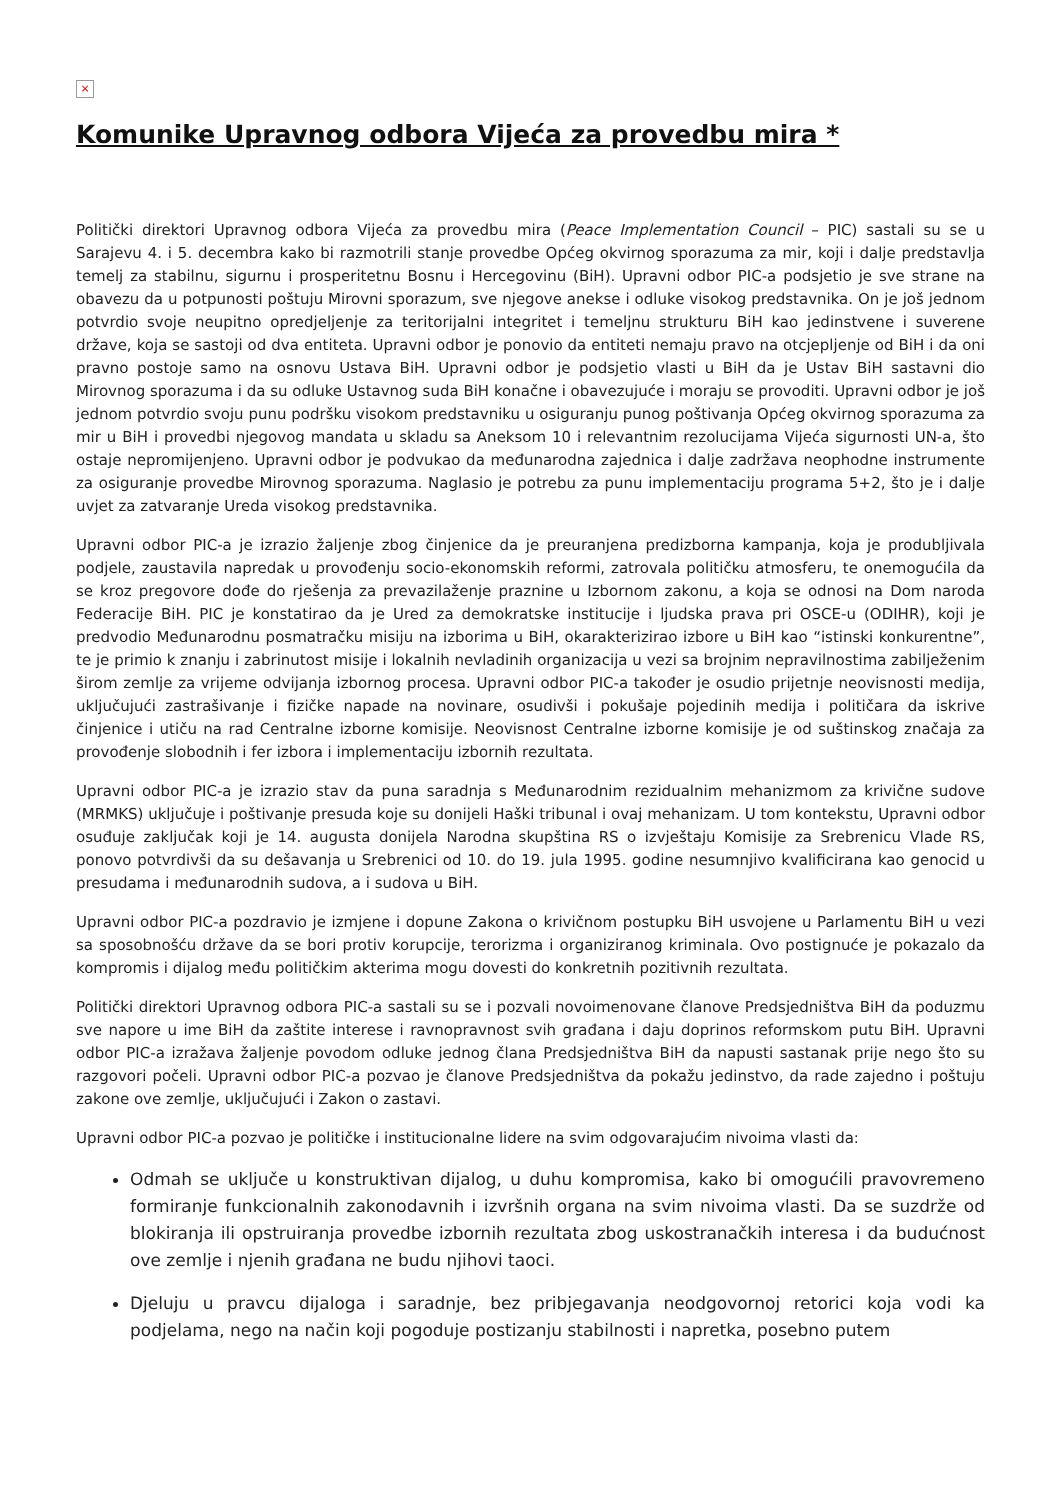×
Komunike Upravnog odbora Vijeća za provedbu mira *
Politički direktori Upravnog odbora Vijeća za provedbu mira (Peace Implementation Council – PIC) sastali su se u Sarajevu 4. i 5. decembra kako bi razmotrili stanje provedbe Općeg okvirnog sporazuma za mir, koji i dalje predstavlja temelj za stabilnu, sigurnu i prosperitetnu Bosnu i Hercegovinu (BiH). Upravni odbor PIC-a podsjetio je sve strane na obavezu da u potpunosti poštuju Mirovni sporazum, sve njegove anekse i odluke visokog predstavnika. On je još jednom potvrdio svoje neupitno opredjeljenje za teritorijalni integritet i temeljnu strukturu BiH kao jedinstvene i suverene države, koja se sastoji od dva entiteta. Upravni odbor je ponovio da entiteti nemaju pravo na otcjepljenje od BiH i da oni pravno postoje samo na osnovu Ustava BiH. Upravni odbor je podsjetio vlasti u BiH da je Ustav BiH sastavni dio Mirovnog sporazuma i da su odluke Ustavnog suda BiH konačne i obavezujuće i moraju se provoditi. Upravni odbor je još jednom potvrdio svoju punu podršku visokom predstavniku u osiguranju punog poštivanja Općeg okvirnog sporazuma za mir u BiH i provedbi njegovog mandata u skladu sa Aneksom 10 i relevantnim rezolucijama Vijeća sigurnosti UN-a, što ostaje nepromijenjeno. Upravni odbor je podvukao da međunarodna zajednica i dalje zadržava neophodne instrumente za osiguranje provedbe Mirovnog sporazuma. Naglasio je potrebu za punu implementaciju programa 5+2, što je i dalje uvjet za zatvaranje Ureda visokog predstavnika.
Upravni odbor PIC-a je izrazio žaljenje zbog činjenice da je preuranjena predizborna kampanja, koja je produbljivala podjele, zaustavila napredak u provođenju socio-ekonomskih reformi, zatrovala političku atmosferu, te onemogućila da se kroz pregovore dođe do rješenja za prevazilaženje praznine u Izbornom zakonu, a koja se odnosi na Dom naroda Federacije BiH. PIC je konstatirao da je Ured za demokratske institucije i ljudska prava pri OSCE-u (ODIHR), koji je predvodio Međunarodnu posmatračku misiju na izborima u BiH, okarakterizirao izbore u BiH kao “istinski konkurentne”, te je primio k znanju i zabrinutost misije i lokalnih nevladinih organizacija u vezi sa brojnim nepravilnostima zabilježenim širom zemlje za vrijeme odvijanja izbornog procesa. Upravni odbor PIC-a također je osudio prijetnje neovisnosti medija, uključujući zastrašivanje i fizičke napade na novinare, osudivši i pokušaje pojedinih medija i političara da iskrive činjenice i utiču na rad Centralne izborne komisije. Neovisnost Centralne izborne komisije je od suštinskog značaja za provođenje slobodnih i fer izbora i implementaciju izbornih rezultata.
Upravni odbor PIC-a je izrazio stav da puna saradnja s Međunarodnim rezidualnim mehanizmom za krivične sudove (MRMKS) uključuje i poštivanje presuda koje su donijeli Haški tribunal i ovaj mehanizam. U tom kontekstu, Upravni odbor osuđuje zaključak koji je 14. augusta donijela Narodna skupština RS o izvještaju Komisije za Srebrenicu Vlade RS, ponovo potvrdivši da su dešavanja u Srebrenici od 10. do 19. jula 1995. godine nesumnjivo kvalificirana kao genocid u presudama i međunarodnih sudova, a i sudova u BiH.
Upravni odbor PIC-a pozdravio je izmjene i dopune Zakona o krivičnom postupku BiH usvojene u Parlamentu BiH u vezi sa sposobnošću države da se bori protiv korupcije, terorizma i organiziranog kriminala. Ovo postignuće je pokazalo da kompromis i dijalog među političkim akterima mogu dovesti do konkretnih pozitivnih rezultata.
Politički direktori Upravnog odbora PIC-a sastali su se i pozvali novoimenovane članove Predsjedništva BiH da poduzmu sve napore u ime BiH da zaštite interese i ravnopravnost svih građana i daju doprinos reformskom putu BiH. Upravni odbor PIC-a izražava žaljenje povodom odluke jednog člana Predsjedništva BiH da napusti sastanak prije nego što su razgovori počeli. Upravni odbor PIC-a pozvao je članove Predsjedništva da pokažu jedinstvo, da rade zajedno i poštuju zakone ove zemlje, uključujući i Zakon o zastavi.
Upravni odbor PIC-a pozvao je političke i institucionalne lidere na svim odgovarajućim nivoima vlasti da:
Odmah se uključe u konstruktivan dijalog, u duhu kompromisa, kako bi omogućili pravovremeno formiranje funkcionalnih zakonodavnih i izvršnih organa na svim nivoima vlasti. Da se suzdrže od blokiranja ili opstruiranja provedbe izbornih rezultata zbog uskostranačkih interesa i da budućnost ove zemlje i njenih građana ne budu njihovi taoci.
Djeluju u pravcu dijaloga i saradnje, bez pribjegavanja neodgovornoj retorici koja vodi ka podjelama, nego na način koji pogoduje postizanju stabilnosti i napretka, posebno putem